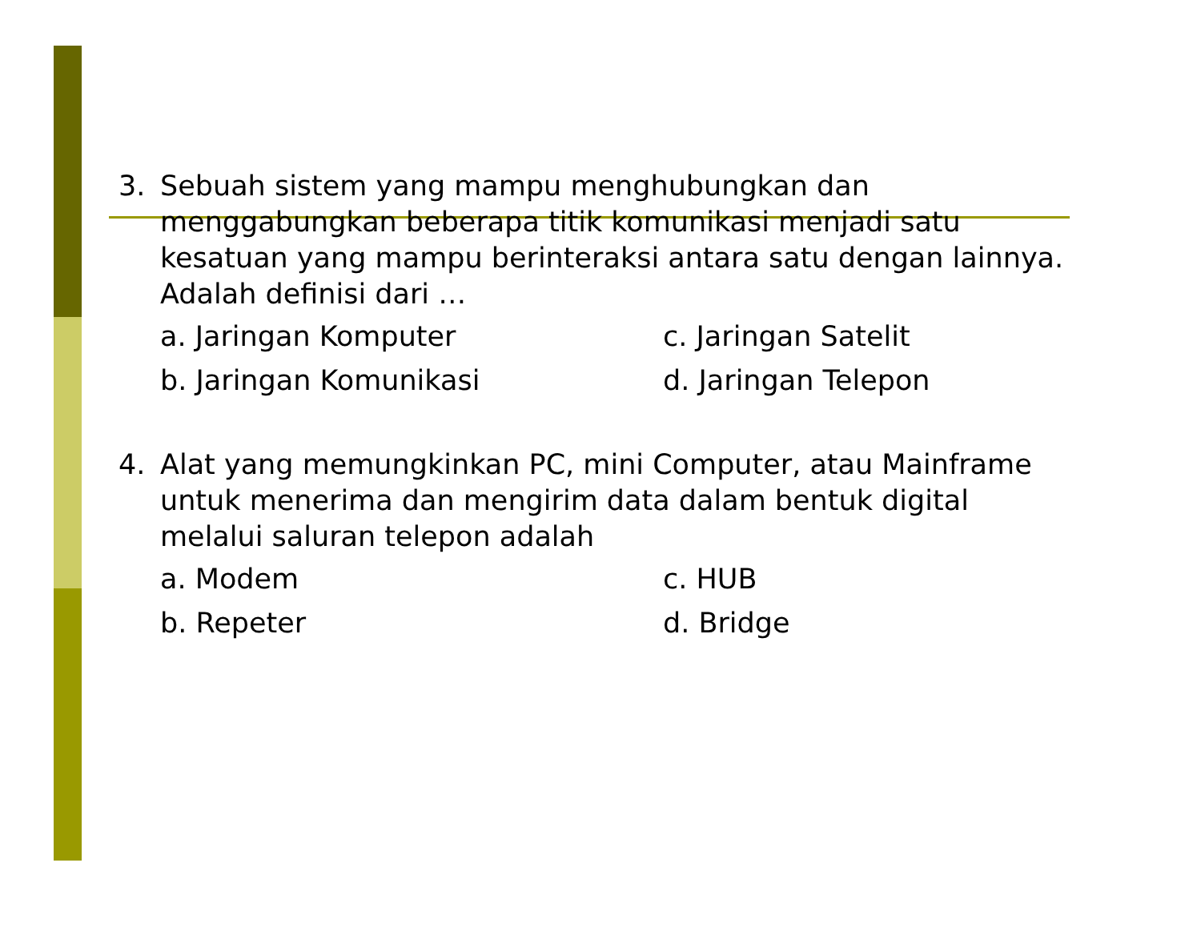3. Sebuah sistem yang mampu menghubungkan dan menggabungkan beberapa titik komunikasi menjadi satu kesatuan yang mampu berinteraksi antara satu dengan lainnya. Adalah definisi dari …
a. Jaringan Komputer c. Jaringan Satelit b. Jaringan Komunikasi d. Jaringan Telepon
4. Alat yang memungkinkan PC, mini Computer, atau Mainframe untuk menerima dan mengirim data dalam bentuk digital melalui saluran telepon adalah
a. Modem c. HUB b. Repeter d. Bridge